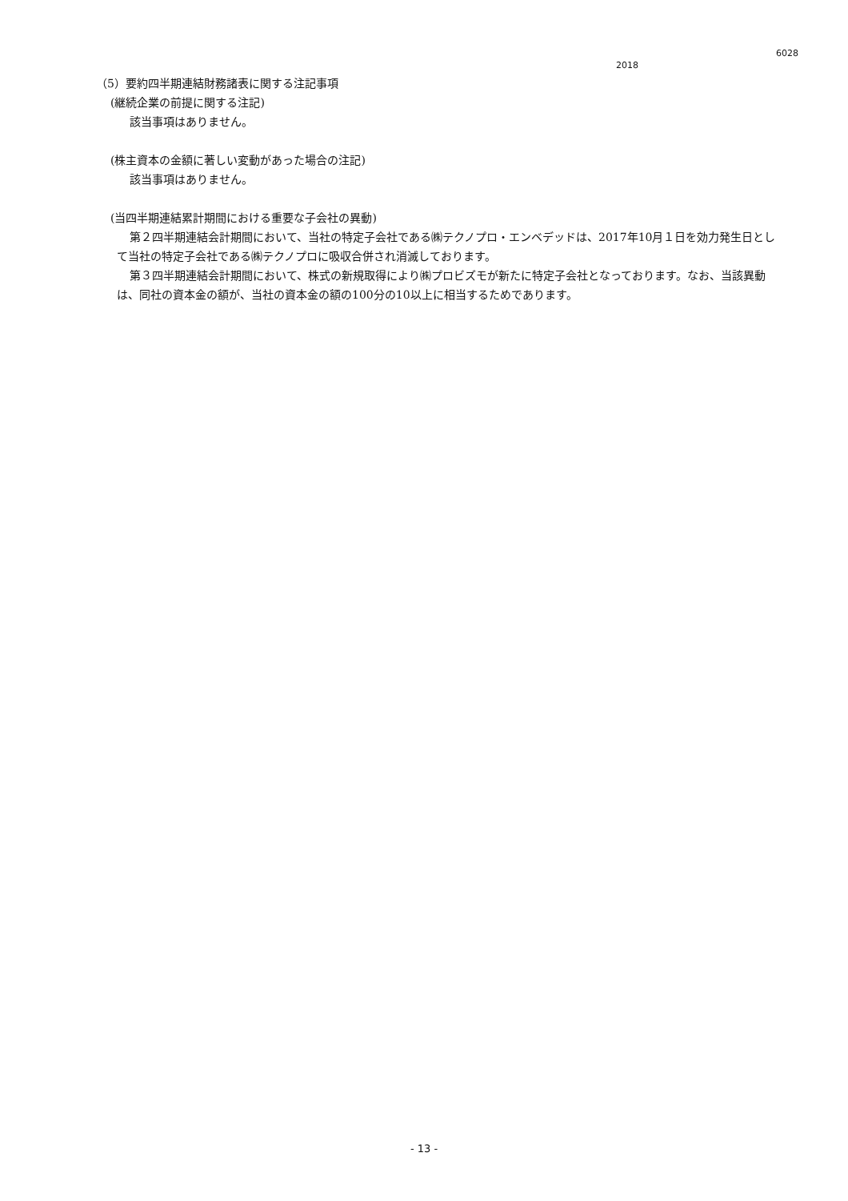6028
2018
（5）要約四半期連結財務諸表に関する注記事項
(継続企業の前提に関する注記)
該当事項はありません。
(株主資本の金額に著しい変動があった場合の注記)
該当事項はありません。
(当四半期連結累計期間における重要な子会社の異動)
第２四半期連結会計期間において、当社の特定子会社である㈱テクノプロ・エンベデッドは、2017年10月１日を効力発生日として当社の特定子会社である㈱テクノプロに吸収合併され消滅しております。
第３四半期連結会計期間において、株式の新規取得により㈱プロビズモが新たに特定子会社となっております。なお、当該異動は、同社の資本金の額が、当社の資本金の額の100分の10以上に相当するためであります。
- 13 -